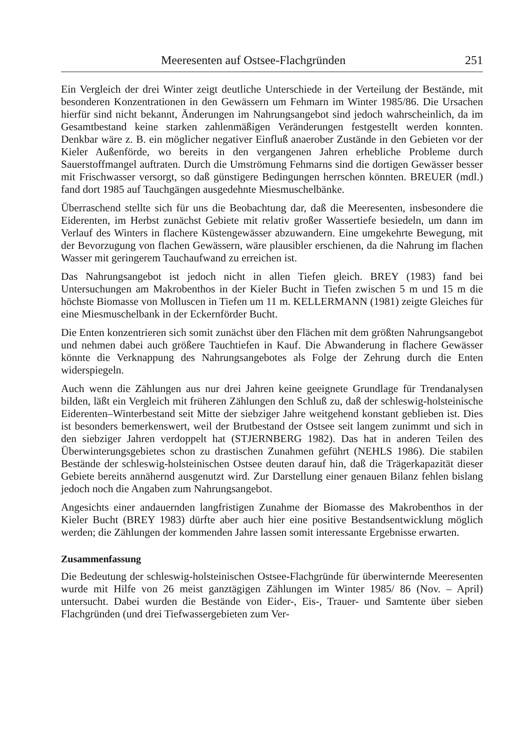Meeresenten auf Ostsee-Flachgründen 251
Ein Vergleich der drei Winter zeigt deutliche Unterschiede in der Verteilung der Bestände, mit besonderen Konzentrationen in den Gewässern um Fehmarn im Winter 1985/86. Die Ursachen hierfür sind nicht bekannt, Änderungen im Nahrungsangebot sind jedoch wahrscheinlich, da im Gesamtbestand keine starken zahlenmäßigen Veränderungen festgestellt werden konnten. Denkbar wäre z. B. ein möglicher negativer Einfluß anaerober Zustände in den Gebieten vor der Kieler Außenförde, wo bereits in den vergangenen Jahren erhebliche Probleme durch Sauerstoffmangel auftraten. Durch die Umströmung Fehmarns sind die dortigen Gewässer besser mit Frischwasser versorgt, so daß günstigere Bedingungen herrschen könnten. BREUER (mdl.) fand dort 1985 auf Tauchgängen ausgedehnte Miesmuschelbänke.
Überraschend stellte sich für uns die Beobachtung dar, daß die Meeresenten, insbesondere die Eiderenten, im Herbst zunächst Gebiete mit relativ großer Wassertiefe besiedeln, um dann im Verlauf des Winters in flachere Küstengewässer abzuwandern. Eine umgekehrte Bewegung, mit der Bevorzugung von flachen Gewässern, wäre plausibler erschienen, da die Nahrung im flachen Wasser mit geringerem Tauchaufwand zu erreichen ist.
Das Nahrungsangebot ist jedoch nicht in allen Tiefen gleich. BREY (1983) fand bei Untersuchungen am Makrobenthos in der Kieler Bucht in Tiefen zwischen 5 m und 15 m die höchste Biomasse von Molluscen in Tiefen um 11 m. KELLERMANN (1981) zeigte Gleiches für eine Miesmuschelbank in der Eckernförder Bucht.
Die Enten konzentrieren sich somit zunächst über den Flächen mit dem größten Nahrungsangebot und nehmen dabei auch größere Tauchtiefen in Kauf. Die Abwanderung in flachere Gewässer könnte die Verknappung des Nahrungsangebotes als Folge der Zehrung durch die Enten widerspiegeln.
Auch wenn die Zählungen aus nur drei Jahren keine geeignete Grundlage für Trendanalysen bilden, läßt ein Vergleich mit früheren Zählungen den Schluß zu, daß der schleswig-holsteinische Eiderenten–Winterbestand seit Mitte der siebziger Jahre weitgehend konstant geblieben ist. Dies ist besonders bemerkenswert, weil der Brutbestand der Ostsee seit langem zunimmt und sich in den siebziger Jahren verdoppelt hat (STJERNBERG 1982). Das hat in anderen Teilen des Überwinterungsgebietes schon zu drastischen Zunahmen geführt (NEHLS 1986). Die stabilen Bestände der schleswig-holsteinischen Ostsee deuten darauf hin, daß die Trägerkapazität dieser Gebiete bereits annähernd ausgenutzt wird. Zur Darstellung einer genauen Bilanz fehlen bislang jedoch noch die Angaben zum Nahrungsangebot.
Angesichts einer andauernden langfristigen Zunahme der Biomasse des Makrobenthos in der Kieler Bucht (BREY 1983) dürfte aber auch hier eine positive Bestandsentwicklung möglich werden; die Zählungen der kommenden Jahre lassen somit interessante Ergebnisse erwarten.
Zusammenfassung
Die Bedeutung der schleswig-holsteinischen Ostsee-Flachgründe für überwinternde Meeresenten wurde mit Hilfe von 26 meist ganztägigen Zählungen im Winter 1985/ 86 (Nov. – April) untersucht. Dabei wurden die Bestände von Eider-, Eis-, Trauer- und Samtente über sieben Flachgründen (und drei Tiefwassergebieten zum Ver-